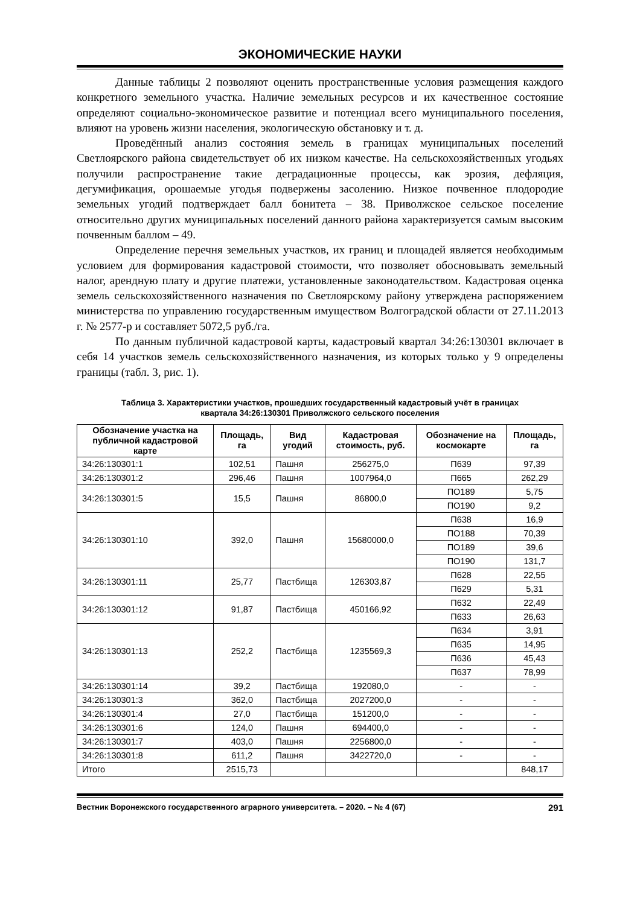ЭКОНОМИЧЕСКИЕ НАУКИ
Данные таблицы 2 позволяют оценить пространственные условия размещения каждого конкретного земельного участка. Наличие земельных ресурсов и их качественное состояние определяют социально-экономическое развитие и потенциал всего муниципального поселения, влияют на уровень жизни населения, экологическую обстановку и т. д.
Проведённый анализ состояния земель в границах муниципальных поселений Светлоярского района свидетельствует об их низком качестве. На сельскохозяйственных угодьях получили распространение такие деградационные процессы, как эрозия, дефляция, дегумификация, орошаемые угодья подвержены засолению. Низкое почвенное плодородие земельных угодий подтверждает балл бонитета – 38. Приволжское сельское поселение относительно других муниципальных поселений данного района характеризуется самым высоким почвенным баллом – 49.
Определение перечня земельных участков, их границ и площадей является необходимым условием для формирования кадастровой стоимости, что позволяет обосновывать земельный налог, арендную плату и другие платежи, установленные законодательством. Кадастровая оценка земель сельскохозяйственного назначения по Светлоярскому району утверждена распоряжением министерства по управлению государственным имуществом Волгоградской области от 27.11.2013 г. № 2577-р и составляет 5072,5 руб./га.
По данным публичной кадастровой карты, кадастровый квартал 34:26:130301 включает в себя 14 участков земель сельскохозяйственного назначения, из которых только у 9 определены границы (табл. 3, рис. 1).
Таблица 3. Характеристики участков, прошедших государственный кадастровый учёт в границах
квартала 34:26:130301 Приволжского сельского поселения
| Обозначение участка на публичной кадастровой карте | Площадь, га | Вид угодий | Кадастровая стоимость, руб. | Обозначение на космокарте | Площадь, га |
| --- | --- | --- | --- | --- | --- |
| 34:26:130301:1 | 102,51 | Пашня | 256275,0 | П639 | 97,39 |
| 34:26:130301:2 | 296,46 | Пашня | 1007964,0 | П665 | 262,29 |
| 34:26:130301:5 | 15,5 | Пашня | 86800,0 | ПО189 | 5,75 |
| | | | | ПО190 | 9,2 |
| 34:26:130301:10 | 392,0 | Пашня | 15680000,0 | П638 | 16,9 |
| | | | | ПО188 | 70,39 |
| | | | | ПО189 | 39,6 |
| | | | | ПО190 | 131,7 |
| 34:26:130301:11 | 25,77 | Пастбища | 126303,87 | П628 | 22,55 |
| | | | | П629 | 5,31 |
| 34:26:130301:12 | 91,87 | Пастбища | 450166,92 | П632 | 22,49 |
| | | | | П633 | 26,63 |
| 34:26:130301:13 | 252,2 | Пастбища | 1235569,3 | П634 | 3,91 |
| | | | | П635 | 14,95 |
| | | | | П636 | 45,43 |
| | | | | П637 | 78,99 |
| 34:26:130301:14 | 39,2 | Пастбища | 192080,0 | - | - |
| 34:26:130301:3 | 362,0 | Пастбища | 2027200,0 | - | - |
| 34:26:130301:4 | 27,0 | Пастбища | 151200,0 | - | - |
| 34:26:130301:6 | 124,0 | Пашня | 694400,0 | - | - |
| 34:26:130301:7 | 403,0 | Пашня | 2256800,0 | - | - |
| 34:26:130301:8 | 611,2 | Пашня | 3422720,0 | - | - |
| Итого | 2515,73 | | | | 848,17 |
Вестник Воронежского государственного аграрного университета. – 2020. – № 4 (67) 291